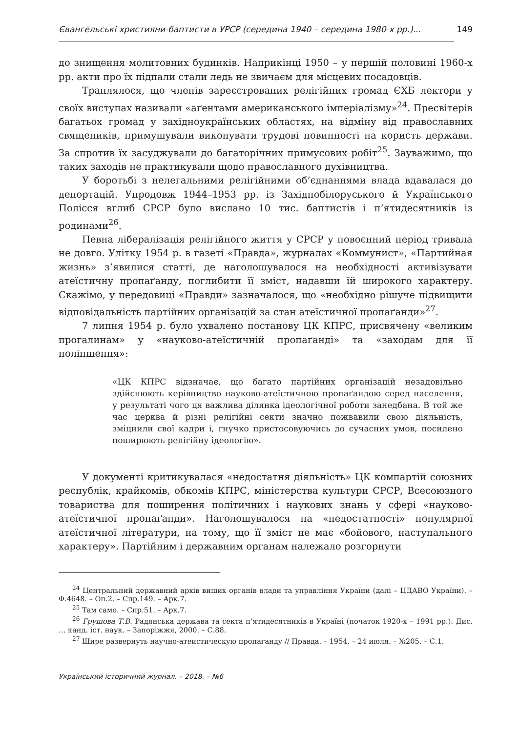Євангельські християни-баптисти в УРСР (середина 1940 – середина 1980-х рр.)... 149
до знищення молитовних будинків. Наприкінці 1950 – у першій половині 1960-х рр. акти про їх підпали стали ледь не звичаєм для місцевих посадовців.
Траплялося, що членів зареєстрованих релігійних громад ЄХБ лектори у своїх виступах називали «аґентами американського імперіалізму»<sup>24</sup>. Пресвітерів багатьох громад у західноукраїнських областях, на відміну від православних священиків, примушували виконувати трудові повинності на користь держави. За спротив їх засуджували до багаторічних примусових робіт<sup>25</sup>. Зауважимо, що таких заходів не практикували щодо православного духівництва.
У боротьбі з нелегальними релігійними об’єднаннями влада вдавалася до депортацій. Упродовж 1944–1953 рр. із Західнобілоруського й Українського Полісся вглиб СРСР було вислано 10 тис. баптистів і п’ятидесятників із родинами<sup>26</sup>.
Певна лібералізація релігійного життя у СРСР у повоєнний період тривала не довго. Улітку 1954 р. в газеті «Правда», журналах «Коммунист», «Партийная жизнь» з’явилися статті, де наголошувалося на необхідності активізувати атеїстичну пропаґанду, поглибити її зміст, надавши їй широкого характеру. Скажімо, у передовиці «Правди» зазначалося, що «необхідно рішуче підвищити відповідальність партійних організацій за стан атеїстичної пропаґанди»<sup>27</sup>.
7 липня 1954 р. було ухвалено постанову ЦК КПРС, присвячену «великим прогалинам» у «науково-атеїстичній пропаґанді» та «заходам для її поліпшення»:
«ЦК КПРС відзначає, що багато партійних організацій незадовільно здійснюють керівництво науково-атеїстичною пропаґандою серед населення, у результаті чого ця важлива ділянка ідеологічної роботи занедбана. В той же час церква й різні релігійні секти значно пожвавили свою діяльність, зміцнили свої кадри і, гнучко пристосовуючись до сучасних умов, посилено поширюють релігійну ідеологію».
У документі критикувалася «недостатня діяльність» ЦК компартій союзних республік, крайкомів, обкомів КПРС, міністерства культури СРСР, Всесоюзного товариства для поширення політичних і наукових знань у сфері «науково-атеїстичної пропаґанди». Наголошувалося на «недостатності» популярної атеїстичної літератури, на тому, що її зміст не має «бойового, наступального характеру». Партійним і державним органам належало розгорнути
<sup>24</sup> Центральний державний архів вищих органів влади та управління України (далі – ЦДАВО України). – Ф.4648. – Оп.2. – Спр.149. – Арк.7.
<sup>25</sup> Там само. – Спр.51. – Арк.7.
<sup>26</sup> Грушова Т.В. Радянська держава та секта п’ятидесятників в Україні (початок 1920-х – 1991 рр.): Дис. … канд. іст. наук. – Запоріжжя, 2000. – С.88.
<sup>27</sup> Шире развернуть научно-атеистическую пропаганду // Правда. – 1954. – 24 июля. – №205. – С.1.
Український історичний журнал. – 2018. – №6